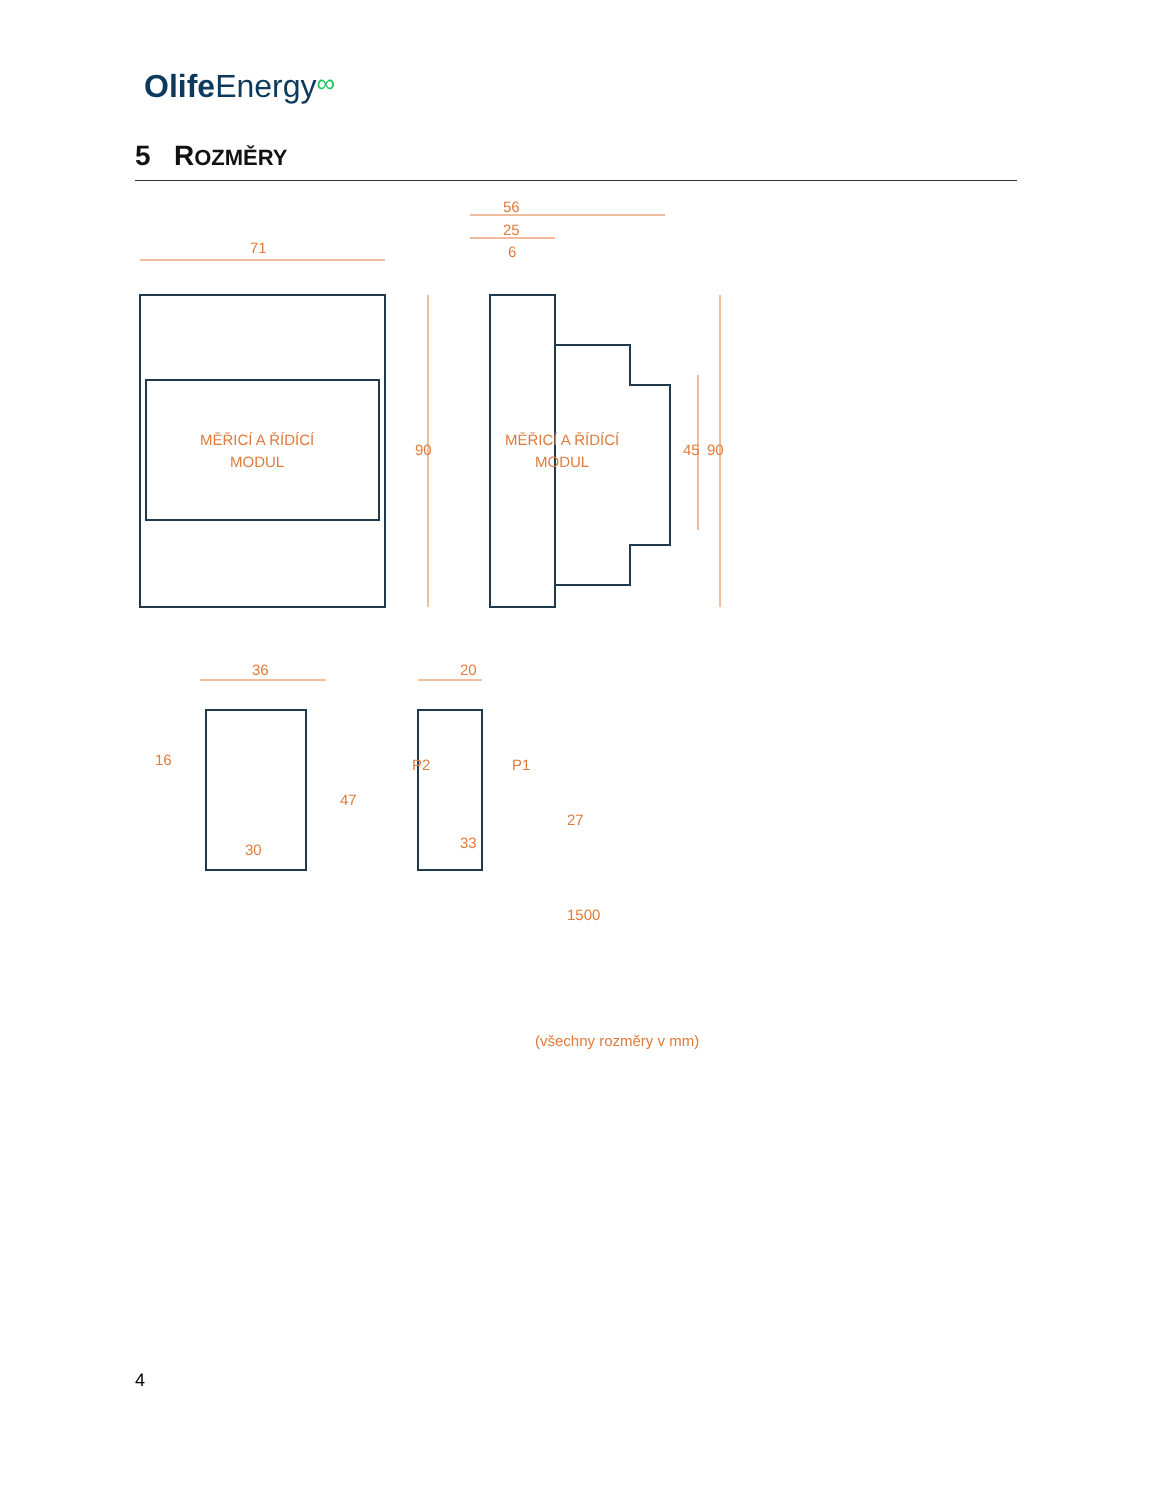Olife Energy∞
5 ROZMĚRY
71
90
MĚŘICÍ A ŘÍDÍCÍ
MODUL
MĚŘICÍ A ŘÍDÍCÍ
MODUL
56
25
6
45
90
36
20
16
47
30
P2
P1
33
27
1500
(všechny rozměry v mm)
4